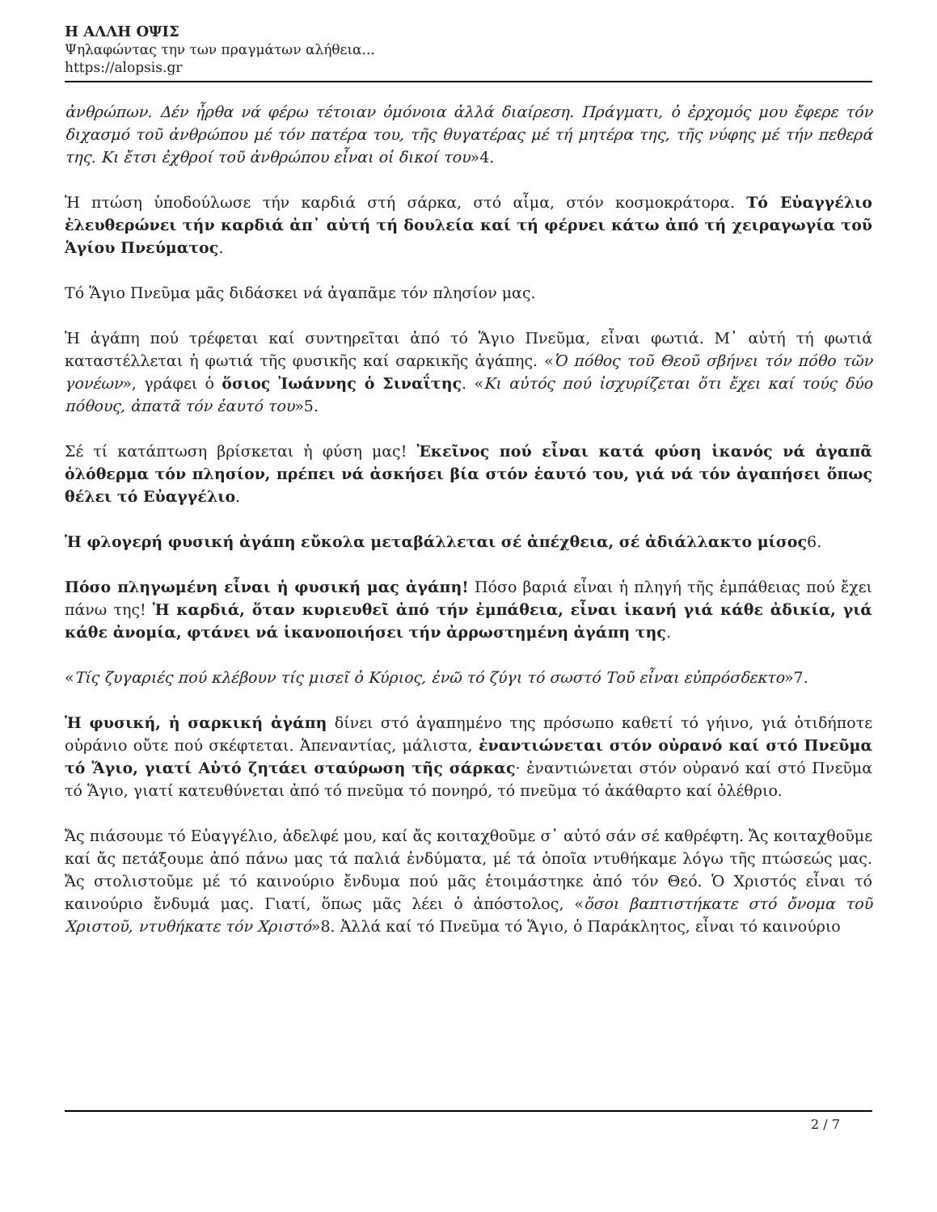Η ΑΛΛΗ ΟΨΙΣ
Ψηλαφώντας την των πραγμάτων αλήθεια...
https://alopsis.gr
ἀνθρώπων. Δέν ἦρθα νά φέρω τέτοιαν ὁμόνοια ἀλλά διαίρεση. Πράγματι, ὁ ἐρχομός μου ἔφερε τόν διχασμό τοῦ ἀνθρώπου μέ τόν πατέρα του, τῆς θυγατέρας μέ τή μητέρα της, τῆς νύφης μέ τήν πεθερά της. Κι ἔτσι ἐχθροί τοῦ ἀνθρώπου εἶναι οἱ δικοί του»4.
Ἡ πτώση ὑποδούλωσε τήν καρδιά στή σάρκα, στό αἷμα, στόν κοσμοκράτορα. Τό Εὐαγγέλιο ἐλευθερώνει τήν καρδιά ἀπ᾽ αὐτή τή δουλεία καί τή φέρνει κάτω ἀπό τή χειραγωγία τοῦ Ἁγίου Πνεύματος.
Τό Ἅγιο Πνεῦμα μᾶς διδάσκει νά ἀγαπᾶμε τόν πλησίον μας.
Ἡ ἀγάπη πού τρέφεται καί συντηρεῖται ἀπό τό Ἅγιο Πνεῦμα, εἶναι φωτιά. Μ᾽ αὐτή τή φωτιά καταστέλλεται ἡ φωτιά τῆς φυσικῆς καί σαρκικῆς ἀγάπης. «Ὁ πόθος τοῦ Θεοῦ σβήνει τόν πόθο τῶν γονέων», γράφει ὁ ὅσιος Ἰωάννης ὁ Σιναΐτης. «Κι αὐτός πού ἰσχυρίζεται ὅτι ἔχει καί τούς δύο πόθους, ἀπατᾶ τόν ἑαυτό του»5.
Σέ τί κατάπτωση βρίσκεται ἡ φύση μας! Ἐκεῖνος πού εἶναι κατά φύση ἱκανός νά ἀγαπᾶ ὁλόθερμα τόν πλησίον, πρέπει νά ἀσκήσει βία στόν ἑαυτό του, γιά νά τόν ἀγαπήσει ὅπως θέλει τό Εὐαγγέλιο.
Ἡ φλογερή φυσική ἀγάπη εὔκολα μεταβάλλεται σέ ἀπέχθεια, σέ ἀδιάλλακτο μίσος6.
Πόσο πληγωμένη εἶναι ἡ φυσική μας ἀγάπη! Πόσο βαριά εἶναι ἡ πληγή τῆς ἐμπάθειας πού ἔχει πάνω της! Ἡ καρδιά, ὅταν κυριευθεῖ ἀπό τήν ἐμπάθεια, εἶναι ἱκανή γιά κάθε ἀδικία, γιά κάθε ἀνομία, φτάνει νά ἱκανοποιήσει τήν ἀρρωστημένη ἀγάπη της.
«Τίς ζυγαριές πού κλέβουν τίς μισεῖ ὁ Κύριος, ἐνῶ τό ζύγι τό σωστό Τοῦ εἶναι εὐπρόσδεκτο»7.
Ἡ φυσική, ἡ σαρκική ἀγάπη δίνει στό ἀγαπημένο της πρόσωπο καθετί τό γήινο, γιά ὁτιδήποτε οὐράνιο οὔτε πού σκέφτεται. Ἀπεναντίας, μάλιστα, ἐναντιώνεται στόν οὐρανό καί στό Πνεῦμα τό Ἅγιο, γιατί Αὐτό ζητάει σταύρωση τῆς σάρκας· ἐναντιώνεται στόν οὐρανό καί στό Πνεῦμα τό Ἅγιο, γιατί κατευθύνεται ἀπό τό πνεῦμα τό πονηρό, τό πνεῦμα τό ἀκάθαρτο καί ὀλέθριο.
Ἄς πιάσουμε τό Εὐαγγέλιο, ἀδελφέ μου, καί ἄς κοιταχθοῦμε σ᾽ αὐτό σάν σέ καθρέφτη. Ἄς κοιταχθοῦμε καί ἄς πετάξουμε ἀπό πάνω μας τά παλιά ἐνδύματα, μέ τά ὁποῖα ντυθήκαμε λόγω τῆς πτώσεώς μας. Ἄς στολιστοῦμε μέ τό καινούριο ἔνδυμα πού μᾶς ἑτοιμάστηκε ἀπό τόν Θεό. Ὁ Χριστός εἶναι τό καινούριο ἔνδυμά μας. Γιατί, ὅπως μᾶς λέει ὁ ἀπόστολος, «ὅσοι βαπτιστήκατε στό ὄνομα τοῦ Χριστοῦ, ντυθήκατε τόν Χριστό»8. Ἀλλά καί τό Πνεῦμα τό Ἅγιο, ὁ Παράκλητος, εἶναι τό καινούριο
2 / 7